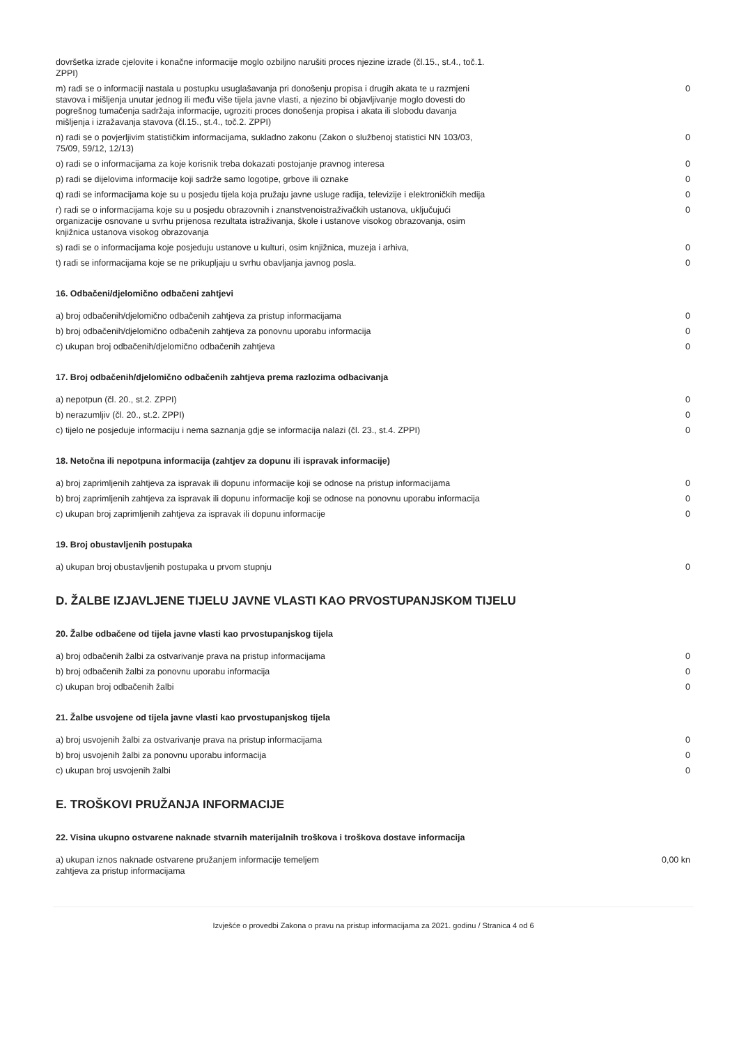| dovršetka izrade cjelovite i konačne informacije moglo ozbiljno narušiti proces njezine izrade (čl.15., st.4., toč.1. ZPPI) | |
| m) radi se o informaciji nastala u postupku usuglašavanja pri donošenju propisa i drugih akata te u razmjeni stavova i mišljenja unutar jednog ili među više tijela javne vlasti, a njezino bi objavljivanje moglo dovesti do pogrešnog tumačenja sadržaja informacije, ugroziti proces donošenja propisa i akata ili slobodu davanja mišljenja i izražavanja stavova (čl.15., st.4., toč.2. ZPPI) | 0 |
| n) radi se o povjerljivim statističkim informacijama, sukladno zakonu (Zakon o službenoj statistici NN 103/03, 75/09, 59/12, 12/13) | 0 |
| o) radi se o informacijama za koje korisnik treba dokazati postojanje pravnog interesa | 0 |
| p) radi se dijelovima informacije koji sadrže samo logotipe, grbove ili oznake | 0 |
| q) radi se informacijama koje su u posjedu tijela koja pružaju javne usluge radija, televizije i elektroničkih medija | 0 |
| r) radi se o informacijama koje su u posjedu obrazovnih i znanstvenoistraživačkih ustanova, uključujući organizacije osnovane u svrhu prijenosa rezultata istraživanja, škole i ustanove visokog obrazovanja, osim knjižnica ustanova visokog obrazovanja | 0 |
| s) radi se o informacijama koje posjeduju ustanove u kulturi, osim knjižnica, muzeja i arhiva, | 0 |
| t) radi se informacijama koje se ne prikupljaju u svrhu obavljanja javnog posla. | 0 |
16. Odbačeni/djelomično odbačeni zahtjevi
| a) broj odbačenih/djelomično odbačenih zahtjeva za pristup informacijama | 0 |
| b) broj odbačenih/djelomično odbačenih zahtjeva za ponovnu uporabu informacija | 0 |
| c) ukupan broj odbačenih/djelomično odbačenih zahtjeva | 0 |
17. Broj odbačenih/djelomično odbačenih zahtjeva prema razlozima odbacivanja
| a) nepotpun (čl. 20., st.2. ZPPI) | 0 |
| b) nerazumljiv (čl. 20., st.2. ZPPI) | 0 |
| c) tijelo ne posjeduje informaciju i nema saznanja gdje se informacija nalazi (čl. 23., st.4. ZPPI) | 0 |
18. Netočna ili nepotpuna informacija (zahtjev za dopunu ili ispravak informacije)
| a) broj zaprimljenih zahtjeva za ispravak ili dopunu informacije koji se odnose na pristup informacijama | 0 |
| b) broj zaprimljenih zahtjeva za ispravak ili dopunu informacije koji se odnose na ponovnu uporabu informacija | 0 |
| c) ukupan broj zaprimljenih zahtjeva za ispravak ili dopunu informacije | 0 |
19. Broj obustavljenih postupaka
| a) ukupan broj obustavljenih postupaka u prvom stupnju | 0 |
D. ŽALBE IZJAVLJENE TIJELU JAVNE VLASTI KAO PRVOSTUPANJSKOM TIJELU
20. Žalbe odbačene od tijela javne vlasti kao prvostupanjskog tijela
| a) broj odbačenih žalbi za ostvarivanje prava na pristup informacijama | 0 |
| b) broj odbačenih žalbi za ponovnu uporabu informacija | 0 |
| c) ukupan broj odbačenih žalbi | 0 |
21. Žalbe usvojene od tijela javne vlasti kao prvostupanjskog tijela
| a) broj usvojenih žalbi za ostvarivanje prava na pristup informacijama | 0 |
| b) broj usvojenih žalbi za ponovnu uporabu informacija | 0 |
| c) ukupan broj usvojenih žalbi | 0 |
E. TROŠKOVI PRUŽANJA INFORMACIJE
22. Visina ukupno ostvarene naknade stvarnih materijalnih troškova i troškova dostave informacija
| a) ukupan iznos naknade ostvarene pružanjem informacije temeljem zahtjeva za pristup informacijama | 0,00 kn |
Izvješće o provedbi Zakona o pravu na pristup informacijama za 2021. godinu / Stranica 4 od 6